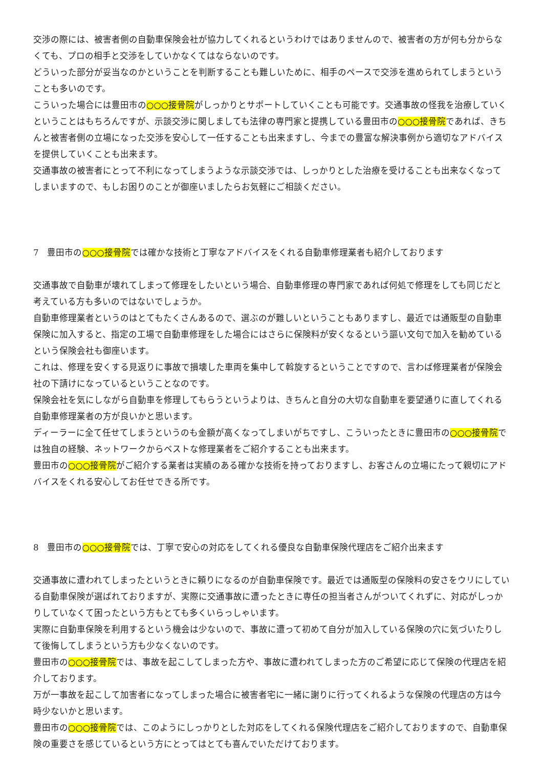交渉の際には、被害者側の自動車保険会社が協力してくれるというわけではありませんので、被害者の方が何も分からなくても、プロの相手と交渉をしていかなくてはならないのです。
どういった部分が妥当なのかということを判断することも難しいために、相手のペースで交渉を進められてしまうということも多いのです。
こういった場合には豊田市の○○○接骨院がしっかりとサポートしていくことも可能です。交通事故の怪我を治療していくということはもちろんですが、示談交渉に関しましても法律の専門家と提携している豊田市の○○○接骨院であれば、きちんと被害者側の立場になった交渉を安心して一任することも出来ますし、今までの豊富な解決事例から適切なアドバイスを提供していくことも出来ます。
交通事故の被害者にとって不利になってしまうような示談交渉では、しっかりとした治療を受けることも出来なくなってしまいますので、もしお困りのことが御座いましたらお気軽にご相談ください。
7　豊田市の○○○接骨院では確かな技術と丁寧なアドバイスをくれる自動車修理業者も紹介しております
交通事故で自動車が壊れてしまって修理をしたいという場合、自動車修理の専門家であれば何処で修理をしても同じだと考えている方も多いのではないでしょうか。
自動車修理業者というのはとてもたくさんあるので、選ぶのが難しいということもありますし、最近では通販型の自動車保険に加入すると、指定の工場で自動車修理をした場合にはさらに保険料が安くなるという謳い文句で加入を勧めているという保険会社も御座います。
これは、修理を安くする見返りに事故で損壊した車両を集中して斡旋するということですので、言わば修理業者が保険会社の下請けになっているということなのです。
保険会社を気にしながら自動車を修理してもらうというよりは、きちんと自分の大切な自動車を要望通りに直してくれる自動車修理業者の方が良いかと思います。
ディーラーに全て任せてしまうというのも金額が高くなってしまいがちですし、こういったときに豊田市の○○○接骨院では独自の経験、ネットワークからベストな修理業者をご紹介することも出来ます。
豊田市の○○○接骨院がご紹介する業者は実績のある確かな技術を持っておりますし、お客さんの立場にたって親切にアドバイスをくれる安心してお任せできる所です。
8　豊田市の○○○接骨院では、丁寧で安心の対応をしてくれる優良な自動車保険代理店をご紹介出来ます
交通事故に遭われてしまったというときに頼りになるのが自動車保険です。最近では通販型の保険料の安さをウリにしている自動車保険が選ばれておりますが、実際に交通事故に遭ったときに専任の担当者さんがついてくれずに、対応がしっかりしていなくて困ったという方もとても多くいらっしゃいます。
実際に自動車保険を利用するという機会は少ないので、事故に遭って初めて自分が加入している保険の穴に気づいたりして後悔してしまうという方も少なくないのです。
豊田市の○○○接骨院では、事故を起こしてしまった方や、事故に遭われてしまった方のご希望に応じて保険の代理店を紹介しております。
万が一事故を起こして加害者になってしまった場合に被害者宅に一緒に謝りに行ってくれるような保険の代理店の方は今時少ないかと思います。
豊田市の○○○接骨院では、このようにしっかりとした対応をしてくれる保険代理店をご紹介しておりますので、自動車保険の重要さを感じているという方にとってはとても喜んでいただけております。